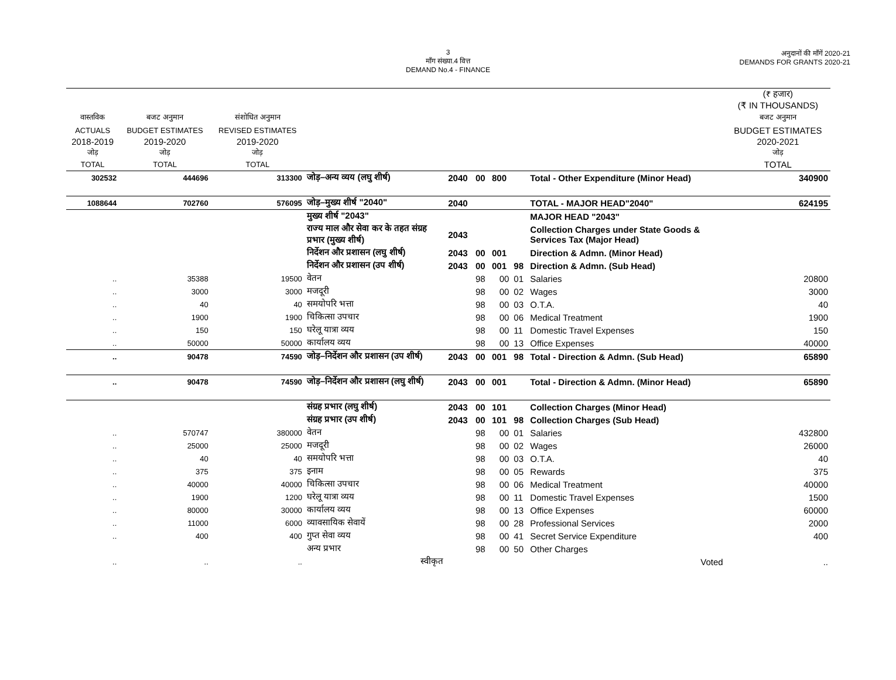3
माँग संख्या.4 वित्त
DEMAND No.4 - FINANCE
अनुदानों की माँगें 2020-21
DEMANDS FOR GRANTS 2020-21
| | | | | | | | | | (₹ हजार) (₹ IN THOUSANDS) |
| --- | --- | --- | --- | --- | --- | --- | --- | --- | --- |
| वास्तविक | बजट अनुमान | संशोधित अनुमान | | | | | | | बजट अनुमान |
| ACTUALS | BUDGET ESTIMATES | REVISED ESTIMATES | | | | | | | BUDGET ESTIMATES |
| 2018-2019 जोड़ | 2019-2020 जोड़ | 2019-2020 जोड़ | | | | | | | 2020-2021 जोड़ |
| TOTAL | TOTAL | TOTAL | | | | | | | TOTAL |
| 302532 | 444696 | 313300 | जोड़–अन्य व्यय (लघु शीर्ष) | 2040 | 00 | 800 | | Total - Other Expenditure (Minor Head) | 340900 |
| 1088644 | 702760 | 576095 | जोड़–मुख्य शीर्ष "2040" | 2040 | | | | TOTAL - MAJOR HEAD"2040" | 624195 |
| | | | मुख्य शीर्ष "2043" | | | | | MAJOR HEAD "2043" | |
| | | | राज्य माल और सेवा कर के तहत संग्रह प्रभार (मुख्य शीर्ष) | 2043 | | | | Collection Charges under State Goods & Services Tax (Major Head) | |
| | | | निर्देशन और प्रशासन (लघु शीर्ष) | 2043 | 00 | 001 | | Direction & Admn. (Minor Head) | |
| | | | निर्देशन और प्रशासन (उप शीर्ष) | 2043 | 00 | 001 | 98 | Direction & Admn. (Sub Head) | |
| .. | 35388 | 19500 | वेतन | | 98 | 00 | 01 | Salaries | 20800 |
| .. | 3000 | 3000 | मजदूरी | | 98 | 00 | 02 | Wages | 3000 |
| .. | 40 | 40 | समयोपरि भत्ता | | 98 | 00 | 03 | O.T.A. | 40 |
| .. | 1900 | 1900 | चिकित्सा उपचार | | 98 | 00 | 06 | Medical Treatment | 1900 |
| .. | 150 | 150 | घरेलू यात्रा व्यय | | 98 | 00 | 11 | Domestic Travel Expenses | 150 |
| .. | 50000 | 50000 | कार्यालय व्यय | | 98 | 00 | 13 | Office Expenses | 40000 |
| .. | 90478 | 74590 | जोड़–निर्देशन और प्रशासन (उप शीर्ष) | 2043 | 00 | 001 | 98 | Total - Direction & Admn. (Sub Head) | 65890 |
| .. | 90478 | 74590 | जोड़–निर्देशन और प्रशासन (लघु शीर्ष) | 2043 | 00 | 001 | | Total - Direction & Admn. (Minor Head) | 65890 |
| | | | संग्रह प्रभार (लघु शीर्ष) | 2043 | 00 | 101 | | Collection Charges (Minor Head) | |
| | | | संग्रह प्रभार (उप शीर्ष) | 2043 | 00 | 101 | 98 | Collection Charges (Sub Head) | |
| .. | 570747 | 380000 | वेतन | | 98 | 00 | 01 | Salaries | 432800 |
| .. | 25000 | 25000 | मजदूरी | | 98 | 00 | 02 | Wages | 26000 |
| .. | 40 | 40 | समयोपरि भत्ता | | 98 | 00 | 03 | O.T.A. | 40 |
| .. | 375 | 375 | इनाम | | 98 | 00 | 05 | Rewards | 375 |
| .. | 40000 | 40000 | चिकित्सा उपचार | | 98 | 00 | 06 | Medical Treatment | 40000 |
| .. | 1900 | 1200 | घरेलू यात्रा व्यय | | 98 | 00 | 11 | Domestic Travel Expenses | 1500 |
| .. | 80000 | 30000 | कार्यालय व्यय | | 98 | 00 | 13 | Office Expenses | 60000 |
| .. | 11000 | 6000 | व्यावसायिक सेवायें | | 98 | 00 | 28 | Professional Services | 2000 |
| .. | 400 | 400 | गुप्त सेवा व्यय | | 98 | 00 | 41 | Secret Service Expenditure | 400 |
| | | | अन्य प्रभार | | 98 | 00 | 50 | Other Charges | |
| .. | .. | .. | स्वीकृत | | | | | Voted | .. |